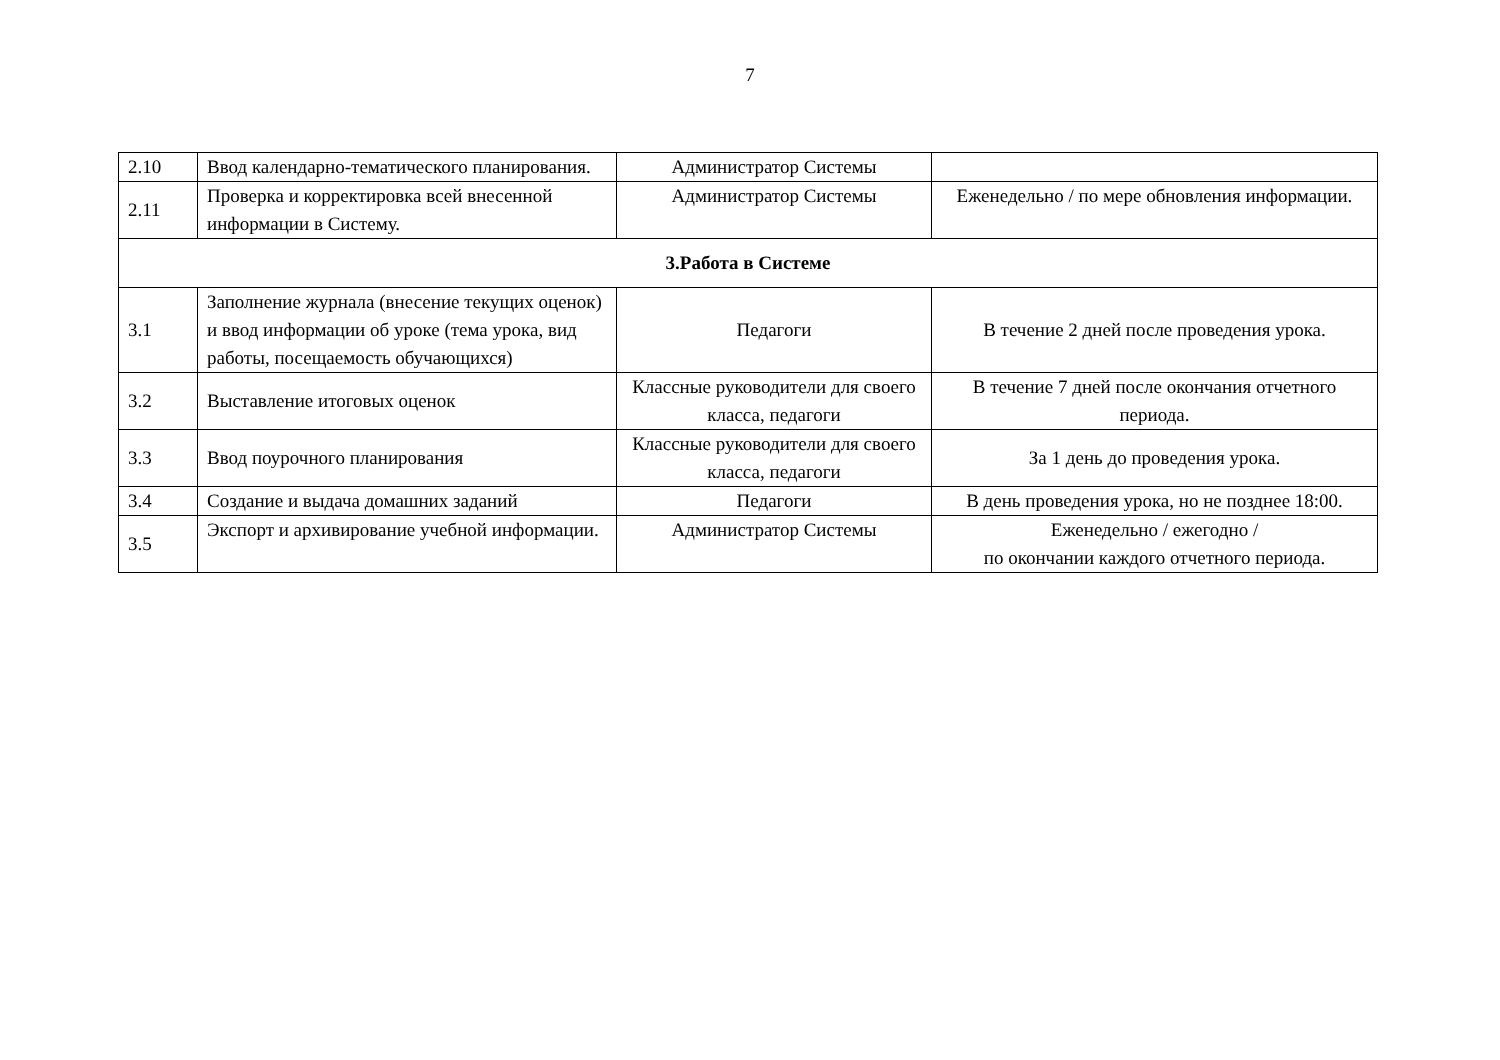7
| 2.10 | Ввод календарно-тематического планирования. | Администратор Системы | |
| 2.11 | Проверка и корректировка всей внесенной информации в Систему. | Администратор Системы | Еженедельно / по мере обновления информации. |
| 3.Работа в Системе | | | |
| 3.1 | Заполнение журнала (внесение текущих оценок) и ввод информации об уроке (тема урока, вид работы, посещаемость обучающихся) | Педагоги | В течение 2 дней после проведения урока. |
| 3.2 | Выставление итоговых оценок | Классные руководители для своего класса, педагоги | В течение 7 дней после окончания отчетного периода. |
| 3.3 | Ввод поурочного планирования | Классные руководители для своего класса, педагоги | За 1 день до проведения урока. |
| 3.4 | Создание и выдача домашних заданий | Педагоги | В день проведения урока, но не позднее 18:00. |
| 3.5 | Экспорт и архивирование учебной информации. | Администратор Системы | Еженедельно / ежегодно / по окончании каждого отчетного периода. |